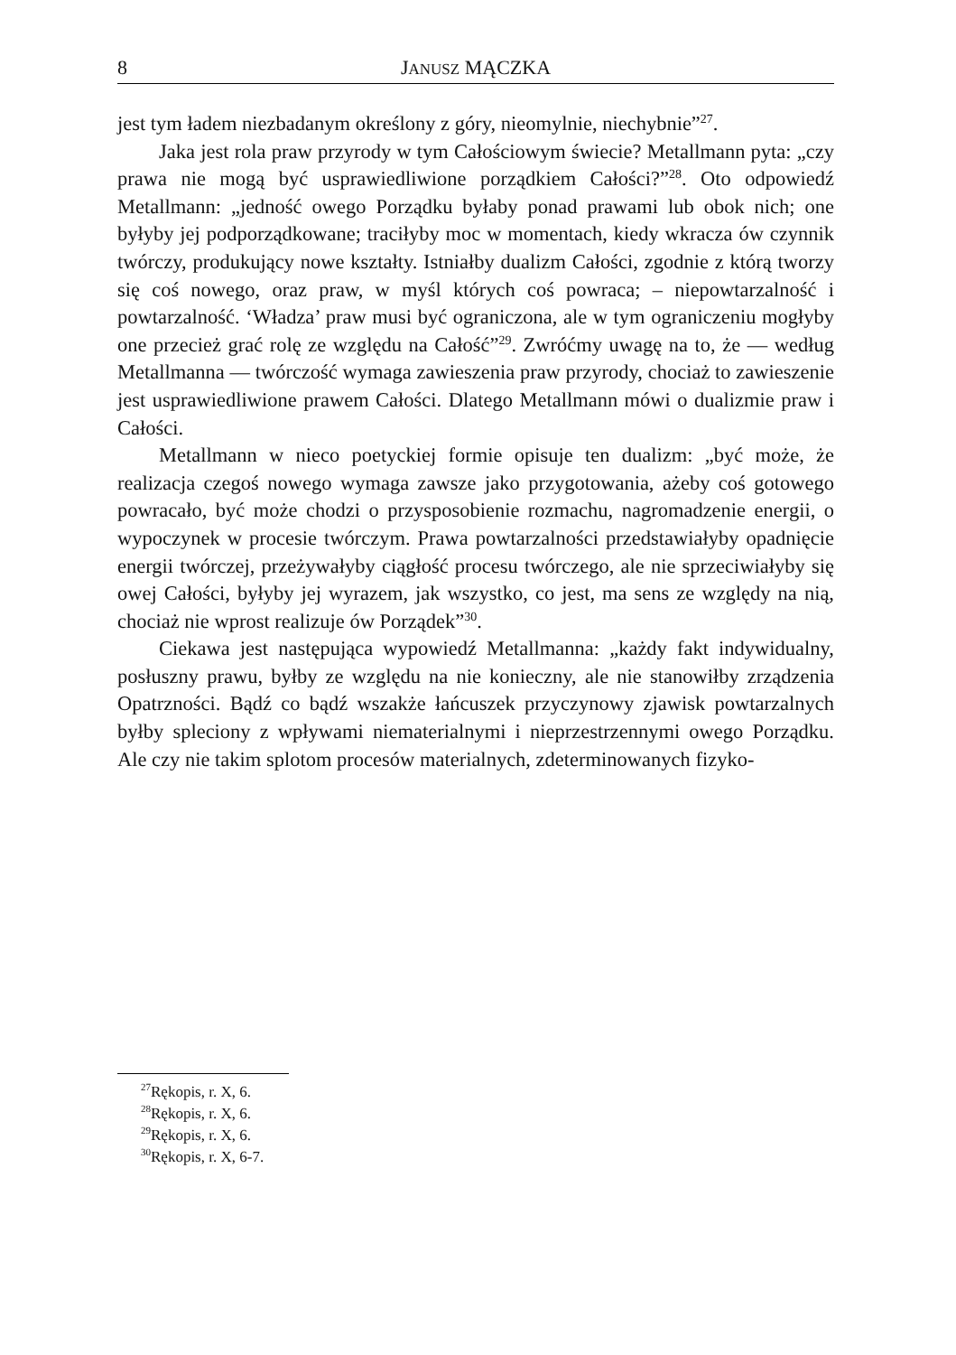8 JANUSZ MĄCZKA
jest tym ładem niezbadanym określony z góry, nieomylnie, niechybnie”<sup>27</sup>.
Jaka jest rola praw przyrody w tym Całościowym świecie? Metallmann pyta: „czy prawa nie mogą być usprawiedliwione porządkiem Całości?”<sup>28</sup>. Oto odpowiedź Metallmann: „jedność owego Porządku byłaby ponad prawami lub obok nich; one byłyby jej podporządkowane; traciłyby moc w momentach, kiedy wkracza ów czynnik twórczy, produkujący nowe kształty. Istniałby dualizm Całości, zgodnie z którą tworzy się coś nowego, oraz praw, w myśl których coś powraca; – niepowtarzalność i powtarzalność. ‘Władza’ praw musi być ograniczona, ale w tym ograniczeniu mogłyby one przecież grać rolę ze względu na Całość”<sup>29</sup>. Zwróćmy uwagę na to, że — według Metallmanna — twórczość wymaga zawieszenia praw przyrody, chociaż to zawieszenie jest usprawiedliwione prawem Całości. Dlatego Metallmann mówi o dualizmie praw i Całości.
Metallmann w nieco poetyckiej formie opisuje ten dualizm: „być może, że realizacja czegoś nowego wymaga zawsze jako przygotowania, ażeby coś gotowego powracało, być może chodzi o przysposobienie rozmachu, nagromadzenie energii, o wypoczynek w procesie twórczym. Prawa powtarzalności przedstawiałyby opadnięcie energii twórczej, przeżywałyby ciągłość procesu twórczego, ale nie sprzeciwiałyby się owej Całości, byłyby jej wyrazem, jak wszystko, co jest, ma sens ze względy na nią, chociaż nie wprost realizuje ów Porządek”<sup>30</sup>.
Ciekawa jest następująca wypowiedź Metallmanna: „każdy fakt indywidualny, posłuszny prawu, byłby ze względu na nie konieczny, ale nie stanowiłby zrządzenia Opatrzności. Bądź co bądź wszakże łańcuszek przyczynowy zjawisk powtarzalnych byłby spleciony z wpływami niematerialnymi i nieprzestrzennymi owego Porządku. Ale czy nie takim splotom procesów materialnych, zdeterminowanych fizyko-
<sup>27</sup> Rękopis, r. X, 6.
<sup>28</sup> Rękopis, r. X, 6.
<sup>29</sup> Rękopis, r. X, 6.
<sup>30</sup> Rękopis, r. X, 6-7.